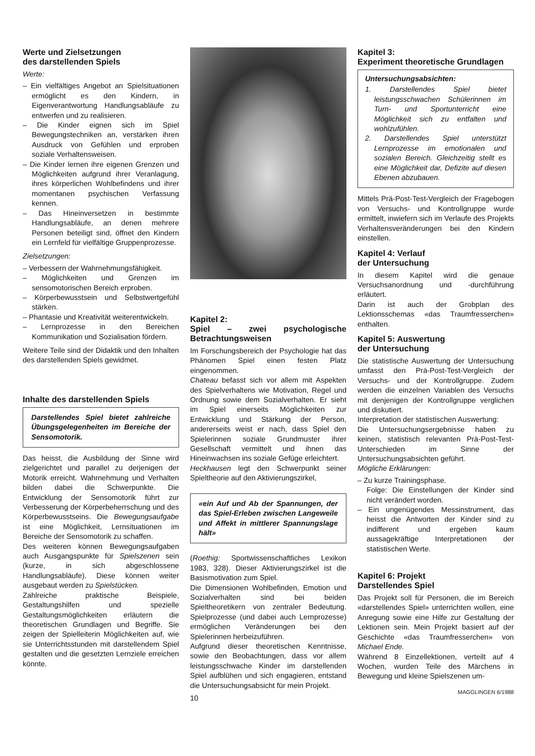Werte und Zielsetzungen
des darstellenden Spiels
Werte:
– Ein vielfältiges Angebot an Spielsituationen ermöglicht es den Kindern, in Eigenverantwortung Handlungsabläufe zu entwerfen und zu realisieren.
– Die Kinder eignen sich im Spiel Bewegungstechniken an, verstärken ihren Ausdruck von Gefühlen und erproben soziale Verhaltensweisen.
– Die Kinder lernen ihre eigenen Grenzen und Möglichkeiten aufgrund ihrer Veranlagung, ihres körperlichen Wohlbefindens und ihrer momentanen psychischen Verfassung kennen.
– Das Hineinversetzen in bestimmte Handlungsabläufe, an denen mehrere Personen beteiligt sind, öffnet den Kindern ein Lernfeld für vielfältige Gruppenprozesse.
Zielsetzungen:
– Verbessern der Wahrnehmungsfähigkeit.
– Möglichkeiten und Grenzen im sensomotorischen Bereich erproben.
– Körperbewusstsein und Selbstwertgefühl stärken.
– Phantasie und Kreativität weiterentwickeln.
– Lernprozesse in den Bereichen Kommunikation und Sozialisation fördern.
Weitere Teile sind der Didaktik und den Inhalten des darstellenden Spiels gewidmet.
Inhalte des darstellenden Spiels
Darstellendes Spiel bietet zahlreiche Übungsgelegenheiten im Bereiche der Sensomotorik.
Das heisst, die Ausbildung der Sinne wird zielgerichtet und parallel zu derjenigen der Motorik erreicht. Wahrnehmung und Verhalten bilden dabei die Schwerpunkte. Die Entwicklung der Sensomotorik führt zur Verbesserung der Körperbeherrschung und des Körperbewusstseins. Die Bewegungsaufgabe ist eine Möglichkeit, Lernsituationen im Bereiche der Sensomotorik zu schaffen.
Des weiteren können Bewegungsaufgaben auch Ausgangspunkte für Spielszenen sein (kurze, in sich abgeschlossene Handlungsabläufe). Diese können weiter ausgebaut werden zu Spielstücken.
Zahlreiche praktische Beispiele, Gestaltungshilfen und spezielle Gestaltungsmöglichkeiten erläutern die theoretischen Grundlagen und Begriffe. Sie zeigen der Spielleiterin Möglichkeiten auf, wie sie Unterrichtsstunden mit darstellendem Spiel gestalten und die gesetzten Lernziele erreichen könnte.
Kapitel 2:
Spiel – zwei psychologische Betrachtungsweisen
Im Forschungsbereich der Psychologie hat das Phänomen Spiel einen festen Platz eingenommen.
Chateau befasst sich vor allem mit Aspekten des Spielverhaltens wie Motivation, Regel und Ordnung sowie dem Sozialverhalten. Er sieht im Spiel einerseits Möglichkeiten zur Entwicklung und Stärkung der Person, andererseits weist er nach, dass Spiel den Spielerinnen soziale Grundmuster ihrer Gesellschaft vermittelt und ihnen das Hineinwachsen ins soziale Gefüge erleichtert.
Heckhausen legt den Schwerpunkt seiner Spieltheorie auf den Aktivierungszirkel,
«ein Auf und Ab der Spannungen, der das Spiel-Erleben zwischen Langeweile und Affekt in mittlerer Spannungslage hält»
(Roethig: Sportwissenschaftliches Lexikon 1983, 328). Dieser Aktivierungszirkel ist die Basismotivation zum Spiel.
Die Dimensionen Wohlbefinden, Emotion und Sozialverhalten sind bei beiden Spieltheoretikern von zentraler Bedeutung. Spielprozesse (und dabei auch Lernprozesse) ermöglichen Veränderungen bei den Spielerinnen herbeizuführen.
Aufgrund dieser theoretischen Kenntnisse, sowie den Beobachtungen, dass vor allem leistungsschwache Kinder im darstellenden Spiel aufblühen und sich engagieren, entstand die Untersuchungsabsicht für mein Projekt.
10
Kapitel 3:
Experiment theoretische Grundlagen
Untersuchungsabsichten:
1. Darstellendes Spiel bietet leistungsschwachen Schülerinnen im Turn- und Sportunterricht eine Möglichkeit sich zu entfalten und wohlzufühlen.
2. Darstellendes Spiel unterstützt Lernprozesse im emotionalen und sozialen Bereich. Gleichzeitig stellt es eine Möglichkeit dar, Defizite auf diesen Ebenen abzubauen.
Mittels Prä-Post-Test-Vergleich der Fragebogen von Versuchs- und Kontrollgruppe wurde ermittelt, inwiefern sich im Verlaufe des Projekts Verhaltensveränderungen bei den Kindern einstellen.
Kapitel 4: Verlauf
der Untersuchung
In diesem Kapitel wird die genaue Versuchsanordnung und -durchführung erläutert.
Darin ist auch der Grobplan des Lektionsschemas «das Traumfresserchen» enthalten.
Kapitel 5: Auswertung
der Untersuchung
Die statistische Auswertung der Untersuchung umfasst den Prä-Post-Test-Vergleich der Versuchs- und der Kontrollgruppe. Zudem werden die einzelnen Variablen des Versuchs mit denjenigen der Kontrollgruppe verglichen und diskutiert.
Interpretation der statistischen Auswertung:
Die Untersuchungsergebnisse haben zu keinen, statistisch relevanten Prä-Post-Test-Unterschieden im Sinne der Untersuchungsabsichten geführt.
Mögliche Erklärungen:
– Zu kurze Trainingsphase.
Folge: Die Einstellungen der Kinder sind nicht verändert worden.
– Ein ungenügendes Messinstrument, das heisst die Antworten der Kinder sind zu indifferent und ergeben kaum aussagekräftige Interpretationen der statistischen Werte.
Kapitel 6: Projekt
Darstellendes Spiel
Das Projekt soll für Personen, die im Bereich «darstellendes Spiel» unterrichten wollen, eine Anregung sowie eine Hilfe zur Gestaltung der Lektionen sein. Mein Projekt basiert auf der Geschichte «das Traumfresserchen» von Michael Ende.
Während 8 Einzellektionen, verteilt auf 4 Wochen, wurden Teile des Märchens in Bewegung und kleine Spielszenen um-
MAGGLINGEN 6/1988